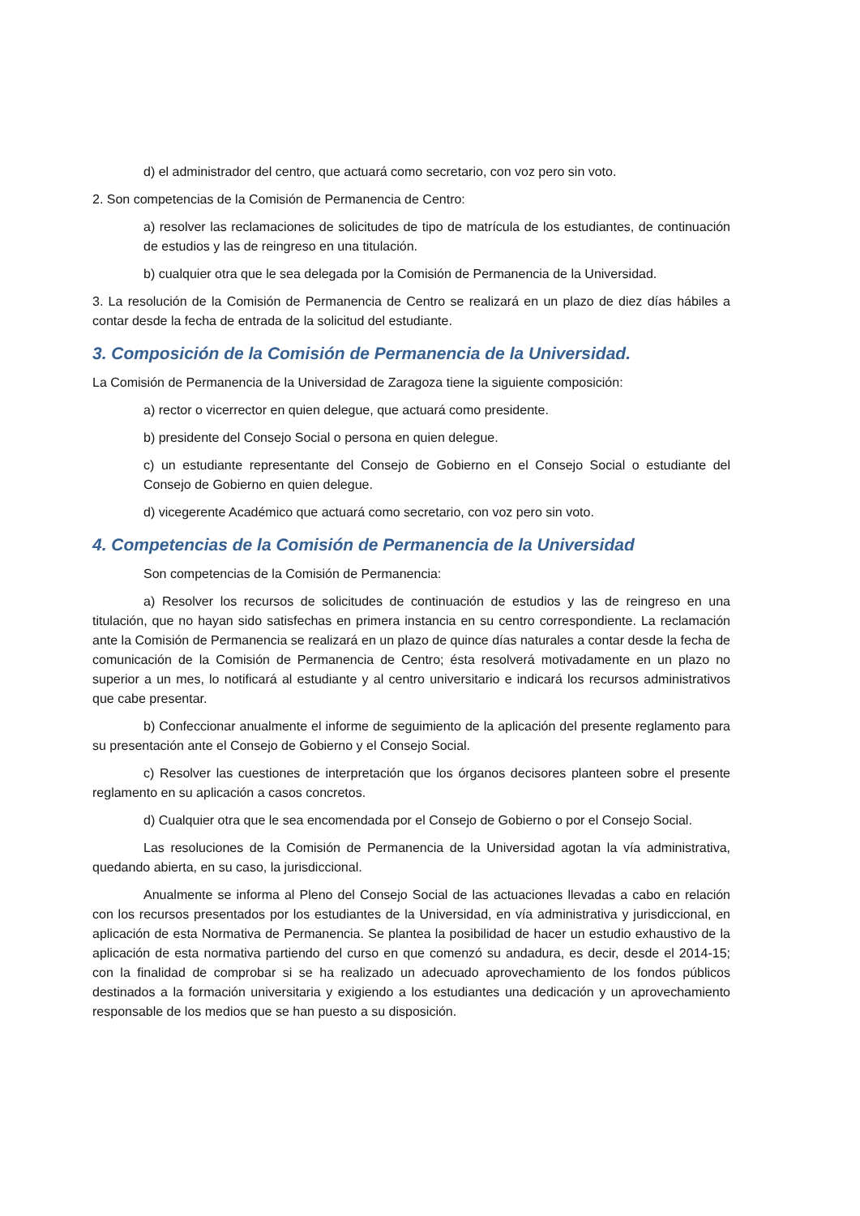d) el administrador del centro, que actuará como secretario, con voz pero sin voto.
2. Son competencias de la Comisión de Permanencia de Centro:
a) resolver las reclamaciones de solicitudes de tipo de matrícula de los estudiantes, de continuación de estudios y las de reingreso en una titulación.
b) cualquier otra que le sea delegada por la Comisión de Permanencia de la Universidad.
3. La resolución de la Comisión de Permanencia de Centro se realizará en un plazo de diez días hábiles a contar desde la fecha de entrada de la solicitud del estudiante.
3. Composición de la Comisión de Permanencia de la Universidad.
La Comisión de Permanencia de la Universidad de Zaragoza tiene la siguiente composición:
a) rector o vicerrector en quien delegue, que actuará como presidente.
b) presidente del Consejo Social o persona en quien delegue.
c) un estudiante representante del Consejo de Gobierno en el Consejo Social o estudiante del Consejo de Gobierno en quien delegue.
d) vicegerente Académico que actuará como secretario, con voz pero sin voto.
4. Competencias de la Comisión de Permanencia de la Universidad
Son competencias de la Comisión de Permanencia:
a) Resolver los recursos de solicitudes de continuación de estudios y las de reingreso en una titulación, que no hayan sido satisfechas en primera instancia en su centro correspondiente. La reclamación ante la Comisión de Permanencia se realizará en un plazo de quince días naturales a contar desde la fecha de comunicación de la Comisión de Permanencia de Centro; ésta resolverá motivadamente en un plazo no superior a un mes, lo notificará al estudiante y al centro universitario e indicará los recursos administrativos que cabe presentar.
b) Confeccionar anualmente el informe de seguimiento de la aplicación del presente reglamento para su presentación ante el Consejo de Gobierno y el Consejo Social.
c) Resolver las cuestiones de interpretación que los órganos decisores planteen sobre el presente reglamento en su aplicación a casos concretos.
d) Cualquier otra que le sea encomendada por el Consejo de Gobierno o por el Consejo Social.
Las resoluciones de la Comisión de Permanencia de la Universidad agotan la vía administrativa, quedando abierta, en su caso, la jurisdiccional.
Anualmente se informa al Pleno del Consejo Social de las actuaciones llevadas a cabo en relación con los recursos presentados por los estudiantes de la Universidad, en vía administrativa y jurisdiccional, en aplicación de esta Normativa de Permanencia. Se plantea la posibilidad de hacer un estudio exhaustivo de la aplicación de esta normativa partiendo del curso en que comenzó su andadura, es decir, desde el 2014-15; con la finalidad de comprobar si se ha realizado un adecuado aprovechamiento de los fondos públicos destinados a la formación universitaria y exigiendo a los estudiantes una dedicación y un aprovechamiento responsable de los medios que se han puesto a su disposición.